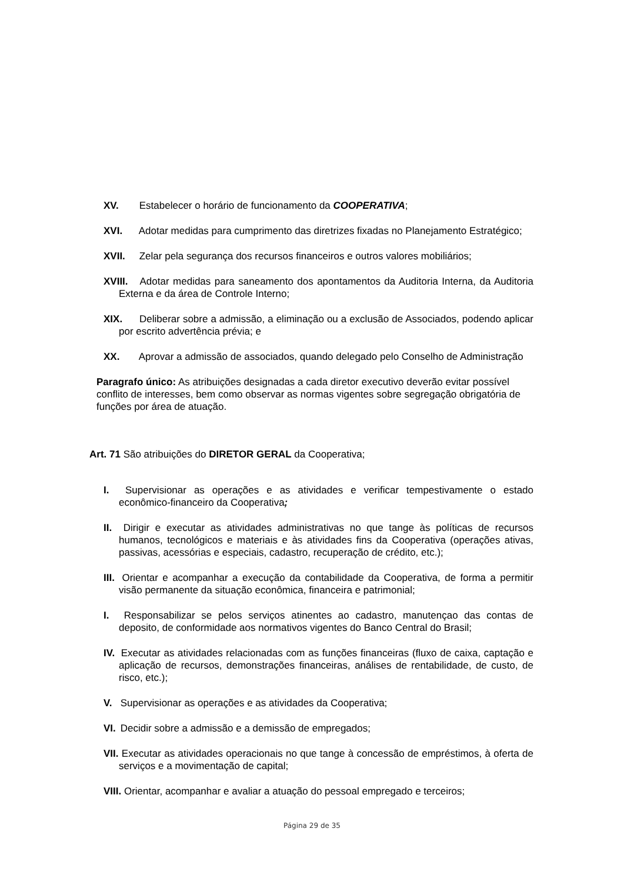XV. Estabelecer o horário de funcionamento da COOPERATIVA;
XVI. Adotar medidas para cumprimento das diretrizes fixadas no Planejamento Estratégico;
XVII. Zelar pela segurança dos recursos financeiros e outros valores mobiliários;
XVIII. Adotar medidas para saneamento dos apontamentos da Auditoria Interna, da Auditoria Externa e da área de Controle Interno;
XIX. Deliberar sobre a admissão, a eliminação ou a exclusão de Associados, podendo aplicar por escrito advertência prévia; e
XX. Aprovar a admissão de associados, quando delegado pelo Conselho de Administração
Paragrafo único: As atribuições designadas a cada diretor executivo deverão evitar possível conflito de interesses, bem como observar as normas vigentes sobre segregação obrigatória de funções por área de atuação.
Art. 71 São atribuições do DIRETOR GERAL da Cooperativa;
I. Supervisionar as operações e as atividades e verificar tempestivamente o estado econômico-financeiro da Cooperativa;
II. Dirigir e executar as atividades administrativas no que tange às políticas de recursos humanos, tecnológicos e materiais e às atividades fins da Cooperativa (operações ativas, passivas, acessórias e especiais, cadastro, recuperação de crédito, etc.);
III. Orientar e acompanhar a execução da contabilidade da Cooperativa, de forma a permitir visão permanente da situação econômica, financeira e patrimonial;
I. Responsabilizar se pelos serviços atinentes ao cadastro, manutençao das contas de deposito, de conformidade aos normativos vigentes do Banco Central do Brasil;
IV. Executar as atividades relacionadas com as funções financeiras (fluxo de caixa, captação e aplicação de recursos, demonstrações financeiras, análises de rentabilidade, de custo, de risco, etc.);
V. Supervisionar as operações e as atividades da Cooperativa;
VI. Decidir sobre a admissão e a demissão de empregados;
VII. Executar as atividades operacionais no que tange à concessão de empréstimos, à oferta de serviços e a movimentação de capital;
VIII. Orientar, acompanhar e avaliar a atuação do pessoal empregado e terceiros;
Página 29 de 35